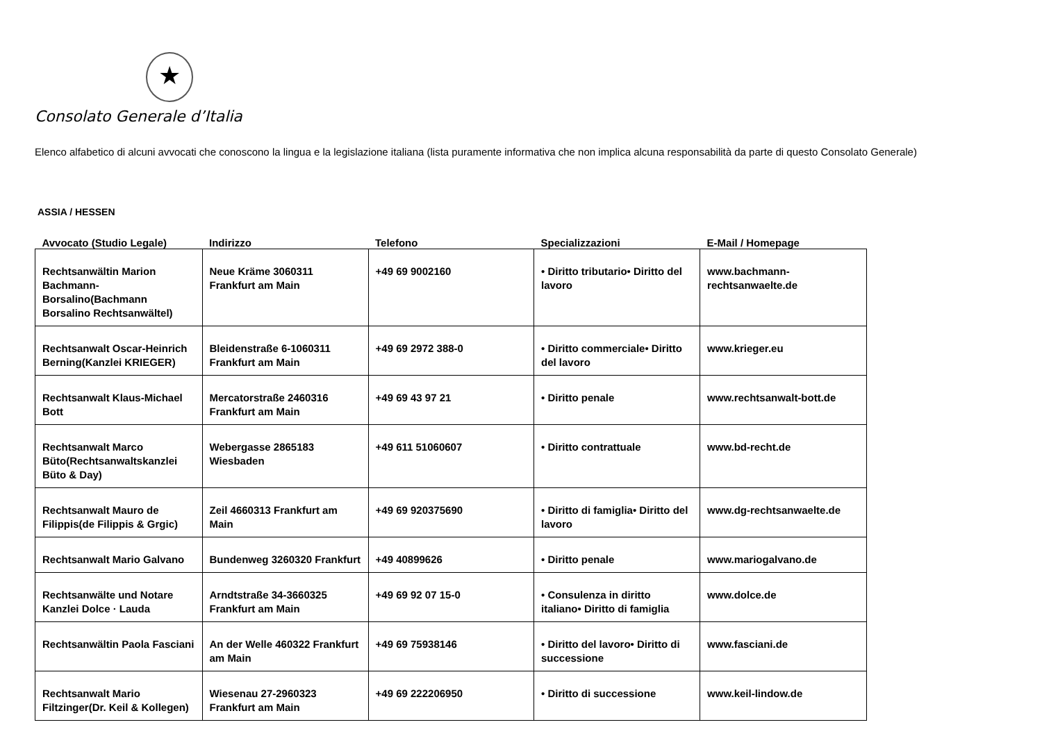★
Consolato Generale d’Italia
Elenco alfabetico di alcuni avvocati che conoscono la lingua e la legislazione italiana (lista puramente informativa che non implica alcuna responsabilità da parte di questo Consolato Generale)
ASSIA / HESSEN
| Avvocato (Studio Legale) | Indirizzo | Telefono | Specializzazioni | E-Mail / Homepage |
| --- | --- | --- | --- | --- |
| Rechtsanwältin Marion Bachmann-Borsalino(Bachmann Borsalino Rechtsanwältel) | Neue Kräme 3060311 Frankfurt am Main | +49 69 9002160 | • Diritto tributario• Diritto del lavoro | www.bachmann-rechtsanwaelte.de |
| Rechtsanwalt Oscar-Heinrich Berning(Kanzlei KRIEGER) | Bleidenstraße 6-1060311 Frankfurt am Main | +49 69 2972 388-0 | • Diritto commerciale• Diritto del lavoro | www.krieger.eu |
| Rechtsanwalt Klaus-Michael Bott | Mercatorstraße 2460316 Frankfurt am Main | +49 69 43 97 21 | • Diritto penale | www.rechtsanwalt-bott.de |
| Rechtsanwalt Marco Büto(Rechtsanwaltskanzlei Büto & Day) | Webergasse 2865183 Wiesbaden | +49 611 51060607 | • Diritto contrattuale | www.bd-recht.de |
| Rechtsanwalt Mauro de Filippis(de Filippis & Grgic) | Zeil 4660313 Frankfurt am Main | +49 69 920375690 | • Diritto di famiglia• Diritto del lavoro | www.dg-rechtsanwaelte.de |
| Rechtsanwalt Mario Galvano | Bundenweg 3260320 Frankfurt | +49 40899626 | • Diritto penale | www.mariogalvano.de |
| Rechtsanwälte und Notare Kanzlei Dolce · Lauda | Arndtstraße 34-3660325 Frankfurt am Main | +49 69 92 07 15-0 | • Consulenza in diritto italiano• Diritto di famiglia | www.dolce.de |
| Rechtsanwältin Paola Fasciani | An der Welle 460322 Frankfurt am Main | +49 69 75938146 | • Diritto del lavoro• Diritto di successione | www.fasciani.de |
| Rechtsanwalt Mario Filtzinger(Dr. Keil & Kollegen) | Wiesenau 27-2960323 Frankfurt am Main | +49 69 222206950 | • Diritto di successione | www.keil-lindow.de |